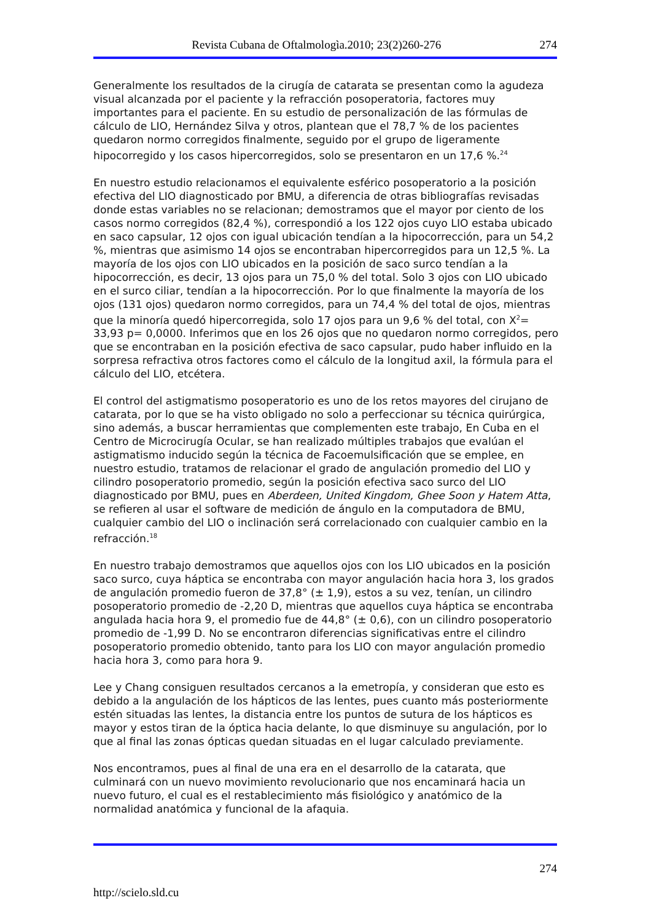Revista Cubana de Oftalmologìa.2010; 23(2)260-276 274
Generalmente los resultados de la cirugía de catarata se presentan como la agudeza visual alcanzada por el paciente y la refracción posoperatoria, factores muy importantes para el paciente. En su estudio de personalización de las fórmulas de cálculo de LIO, Hernández Silva y otros, plantean que el 78,7 % de los pacientes quedaron normo corregidos finalmente, seguido por el grupo de ligeramente hipocorregido y los casos hipercorregidos, solo se presentaron en un 17,6 %.<sup>24</sup>
En nuestro estudio relacionamos el equivalente esférico posoperatorio a la posición efectiva del LIO diagnosticado por BMU, a diferencia de otras bibliografías revisadas donde estas variables no se relacionan; demostramos que el mayor por ciento de los casos normo corregidos (82,4 %), correspondió a los 122 ojos cuyo LIO estaba ubicado en saco capsular, 12 ojos con igual ubicación tendían a la hipocorrección, para un 54,2 %, mientras que asimismo 14 ojos se encontraban hipercorregidos para un 12,5 %. La mayoría de los ojos con LIO ubicados en la posición de saco surco tendían a la hipocorrección, es decir, 13 ojos para un 75,0 % del total. Solo 3 ojos con LIO ubicado en el surco ciliar, tendían a la hipocorrección. Por lo que finalmente la mayoría de los ojos (131 ojos) quedaron normo corregidos, para un 74,4 % del total de ojos, mientras que la minoría quedó hipercorregida, solo 17 ojos para un 9,6 % del total, con X<sup>2</sup>= 33,93 p= 0,0000. Inferimos que en los 26 ojos que no quedaron normo corregidos, pero que se encontraban en la posición efectiva de saco capsular, pudo haber influido en la sorpresa refractiva otros factores como el cálculo de la longitud axil, la fórmula para el cálculo del LIO, etcétera.
El control del astigmatismo posoperatorio es uno de los retos mayores del cirujano de catarata, por lo que se ha visto obligado no solo a perfeccionar su técnica quirúrgica, sino además, a buscar herramientas que complementen este trabajo, En Cuba en el Centro de Microcirugía Ocular, se han realizado múltiples trabajos que evalúan el astigmatismo inducido según la técnica de Facoemulsificación que se emplee, en nuestro estudio, tratamos de relacionar el grado de angulación promedio del LIO y cilindro posoperatorio promedio, según la posición efectiva saco surco del LIO diagnosticado por BMU, pues en Aberdeen, United Kingdom, Ghee Soon y Hatem Atta, se refieren al usar el software de medición de ángulo en la computadora de BMU, cualquier cambio del LIO o inclinación será correlacionado con cualquier cambio en la refracción.<sup>18</sup>
En nuestro trabajo demostramos que aquellos ojos con los LIO ubicados en la posición saco surco, cuya háptica se encontraba con mayor angulación hacia hora 3, los grados de angulación promedio fueron de 37,8° (± 1,9), estos a su vez, tenían, un cilindro posoperatorio promedio de -2,20 D, mientras que aquellos cuya háptica se encontraba angulada hacia hora 9, el promedio fue de 44,8° (± 0,6), con un cilindro posoperatorio promedio de -1,99 D. No se encontraron diferencias significativas entre el cilindro posoperatorio promedio obtenido, tanto para los LIO con mayor angulación promedio hacia hora 3, como para hora 9.
Lee y Chang consiguen resultados cercanos a la emetropía, y consideran que esto es debido a la angulación de los hápticos de las lentes, pues cuanto más posteriormente estén situadas las lentes, la distancia entre los puntos de sutura de los hápticos es mayor y estos tiran de la óptica hacia delante, lo que disminuye su angulación, por lo que al final las zonas ópticas quedan situadas en el lugar calculado previamente.
Nos encontramos, pues al final de una era en el desarrollo de la catarata, que culminará con un nuevo movimiento revolucionario que nos encaminará hacia un nuevo futuro, el cual es el restablecimiento más fisiológico y anatómico de la normalidad anatómica y funcional de la afaquia.
274
http://scielo.sld.cu